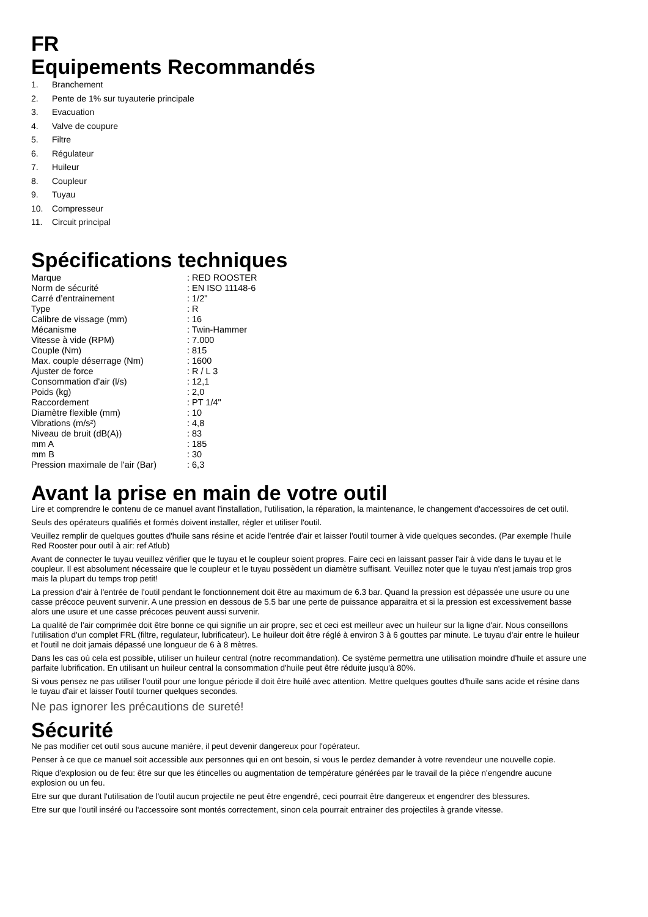FR
Equipements Recommandés
1. Branchement
2. Pente de 1% sur tuyauterie principale
3. Evacuation
4. Valve de coupure
5. Filtre
6. Régulateur
7. Huileur
8. Coupleur
9. Tuyau
10. Compresseur
11. Circuit principal
Spécifications techniques
| Marque | : RED ROOSTER |
| Norm de sécurité | : EN ISO 11148-6 |
| Carré d’entrainement | : 1/2" |
| Type | : R |
| Calibre de vissage (mm) | : 16 |
| Mécanisme | : Twin-Hammer |
| Vitesse à vide (RPM) | : 7.000 |
| Couple (Nm) | : 815 |
| Max. couple déserrage (Nm) | : 1600 |
| Ajuster de force | : R / L 3 |
| Consommation d'air (l/s) | : 12,1 |
| Poids (kg) | : 2,0 |
| Raccordement | : PT 1/4" |
| Diamètre flexible (mm) | : 10 |
| Vibrations (m/s²) | : 4,8 |
| Niveau de bruit (dB(A)) | : 83 |
| mm A | : 185 |
| mm B | : 30 |
| Pression maximale de l'air (Bar) | : 6,3 |
Avant la prise en main de votre outil
Lire et comprendre le contenu de ce manuel avant l'installation, l'utilisation, la réparation, la maintenance, le changement d'accessoires de cet outil.
Seuls des opérateurs qualifiés et formés doivent installer, régler et utiliser l'outil.
Veuillez remplir de quelques gouttes d'huile sans résine et acide l'entrée d'air et laisser l'outil tourner à vide quelques secondes. (Par exemple l'huile Red Rooster pour outil à air: ref Atlub)
Avant de connecter le tuyau veuillez vérifier que le tuyau et le coupleur soient propres. Faire ceci en laissant passer l'air à vide dans le tuyau et le coupleur. Il est absolument nécessaire que le coupleur et le tuyau possèdent un diamètre suffisant. Veuillez noter que le tuyau n'est jamais trop gros mais la plupart du temps trop petit!
La pression d'air à l'entrée de l'outil pendant le fonctionnement doit être au maximum de 6.3 bar. Quand la pression est dépassée une usure ou une casse précoce peuvent survenir. A une pression en dessous de 5.5 bar une perte de puissance apparaitra et si la pression est excessivement basse alors une usure et une casse précoces peuvent aussi survenir.
La qualité de l'air comprimée doit être bonne ce qui signifie un air propre, sec et ceci est meilleur avec un huileur sur la ligne d'air. Nous conseillons l'utilisation d'un complet FRL (filtre, regulateur, lubrificateur). Le huileur doit être réglé à environ 3 à 6 gouttes par minute. Le tuyau d'air entre le huileur et l'outil ne doit jamais dépassé une longueur de 6 à 8 mètres.
Dans les cas où cela est possible, utiliser un huileur central (notre recommandation). Ce système permettra une utilisation moindre d'huile et assure une parfaite lubrification. En utilisant un huileur central la consommation d'huile peut être réduite jusqu'à 80%.
Si vous pensez ne pas utiliser l'outil pour une longue période il doit être huilé avec attention. Mettre quelques gouttes d'huile sans acide et résine dans le tuyau d'air et laisser l'outil tourner quelques secondes.
Ne pas ignorer les précautions de sureté!
Sécurité
Ne pas modifier cet outil sous aucune manière, il peut devenir dangereux pour l'opérateur.
Penser à ce que ce manuel soit accessible aux personnes qui en ont besoin, si vous le perdez demander à votre revendeur une nouvelle copie.
Rique d'explosion ou de feu: être sur que les étincelles ou augmentation de température générées par le travail de la pièce n'engendre aucune explosion ou un feu.
Etre sur que durant l'utilisation de l'outil aucun projectile ne peut être engendré, ceci pourrait être dangereux et engendrer des blessures.
Etre sur que l'outil inséré ou l'accessoire sont montés correctement, sinon cela pourrait entrainer des projectiles à grande vitesse.